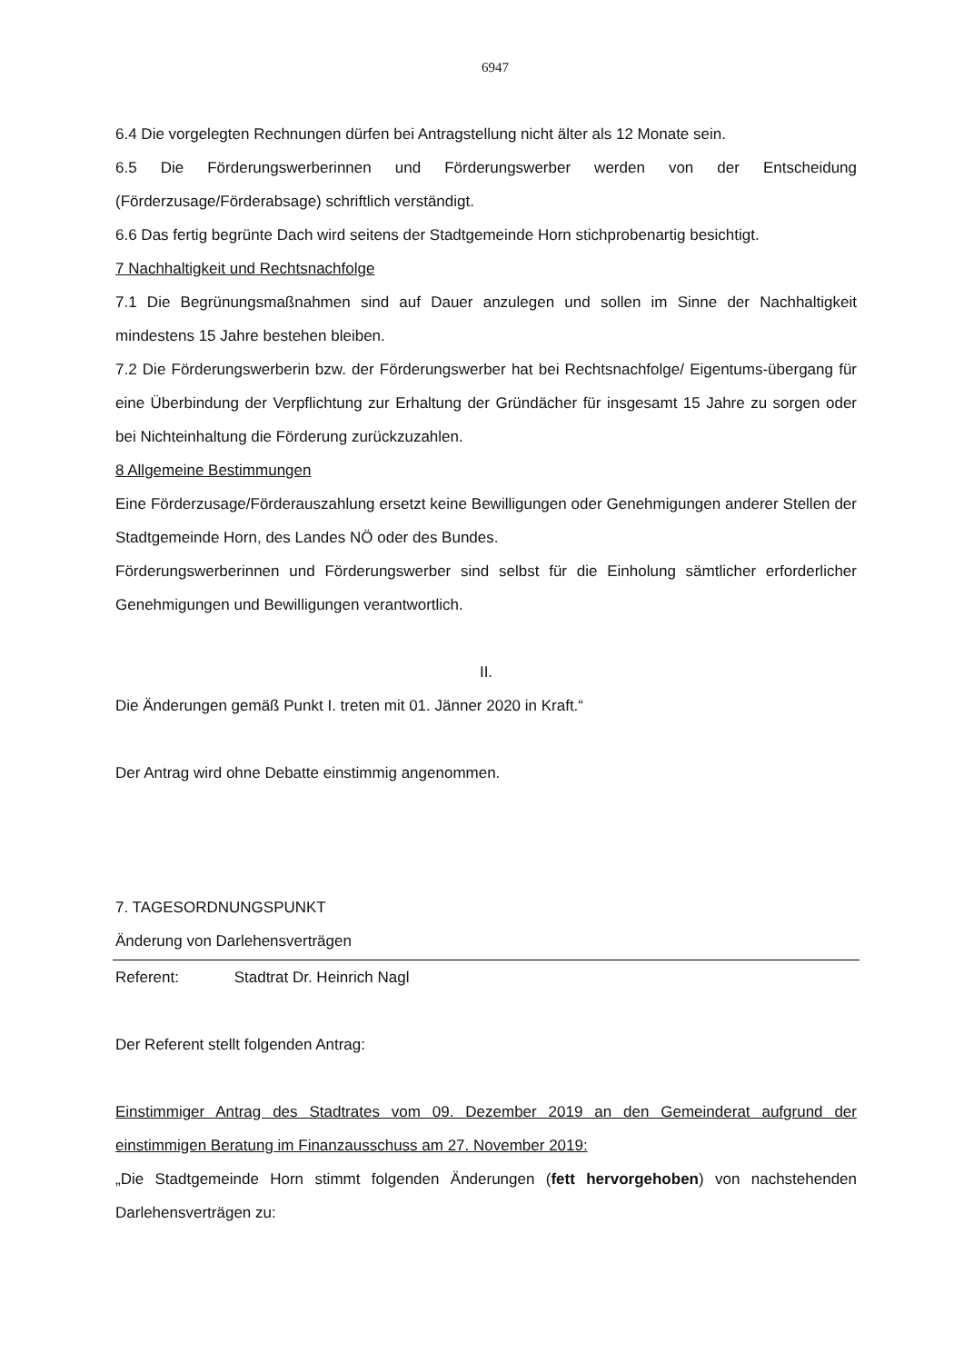6947
6.4 Die vorgelegten Rechnungen dürfen bei Antragstellung nicht älter als 12 Monate sein.
6.5 Die Förderungswerberinnen und Förderungswerber werden von der Entscheidung (Förderzusage/Förderabsage) schriftlich verständigt.
6.6 Das fertig begrünte Dach wird seitens der Stadtgemeinde Horn stichprobenartig besichtigt.
7 Nachhaltigkeit und Rechtsnachfolge
7.1 Die Begrünungsmaßnahmen sind auf Dauer anzulegen und sollen im Sinne der Nachhaltigkeit mindestens 15 Jahre bestehen bleiben.
7.2 Die Förderungswerberin bzw. der Förderungswerber hat bei Rechtsnachfolge/ Eigentums-übergang für eine Überbindung der Verpflichtung zur Erhaltung der Gründächer für insgesamt 15 Jahre zu sorgen oder bei Nichteinhaltung die Förderung zurückzuzahlen.
8 Allgemeine Bestimmungen
Eine Förderzusage/Förderauszahlung ersetzt keine Bewilligungen oder Genehmigungen anderer Stellen der Stadtgemeinde Horn, des Landes NÖ oder des Bundes.
Förderungswerberinnen und Förderungswerber sind selbst für die Einholung sämtlicher erforderlicher Genehmigungen und Bewilligungen verantwortlich.
II.
Die Änderungen gemäß Punkt I. treten mit 01. Jänner 2020 in Kraft.“
Der Antrag wird ohne Debatte einstimmig angenommen.
7. TAGESORDNUNGSPUNKT
Änderung von Darlehensverträgen
Referent: Stadtrat Dr. Heinrich Nagl
Der Referent stellt folgenden Antrag:
Einstimmiger Antrag des Stadtrates vom 09. Dezember 2019 an den Gemeinderat aufgrund der einstimmigen Beratung im Finanzausschuss am 27. November 2019:
„Die Stadtgemeinde Horn stimmt folgenden Änderungen (fett hervorgehoben) von nachstehenden Darlehensverträgen zu: